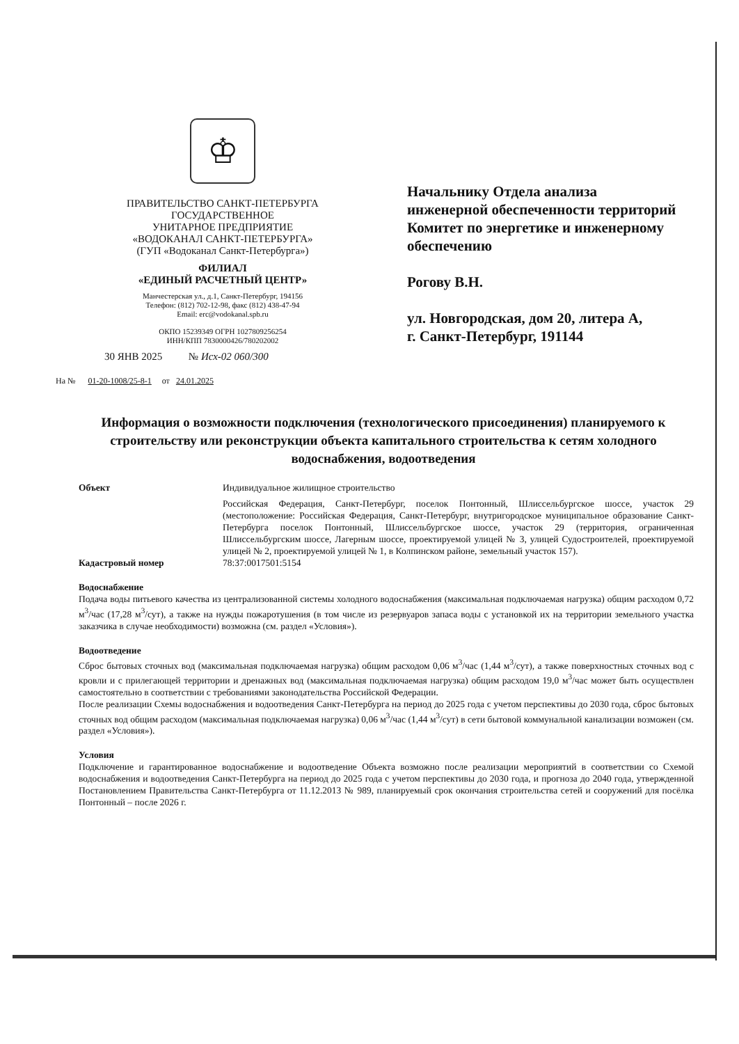♔
ПРАВИТЕЛЬСТВО САНКТ-ПЕТЕРБУРГА
ГОСУДАРСТВЕННОЕ
УНИТАРНОЕ ПРЕДПРИЯТИЕ
«ВОДОКАНАЛ САНКТ-ПЕТЕРБУРГА»
(ГУП «Водоканал Санкт-Петербурга»)
ФИЛИАЛ
«ЕДИНЫЙ РАСЧЕТНЫЙ ЦЕНТР»
Манчестерская ул., д.1, Санкт-Петербург, 194156
Телефон: (812) 702-12-98, факс (812) 438-47-94
Email: erc@vodokanal.spb.ru
ОКПО 15239349 ОГРН 1027809256254
ИНН/КПП 7830000426/780202002
30 ЯНВ 2025 № Исх-02 060/300
На № 01-20-1008/25-8-1 от 24.01.2025
Начальнику Отдела анализа
инженерной обеспеченности территорий
Комитет по энергетике и инженерному
обеспечению
Рогову В.Н.
ул. Новгородская, дом 20, литера А,
г. Санкт-Петербург, 191144
Информация о возможности подключения (технологического присоединения) планируемого к строительству или реконструкции объекта капитального строительства к сетям холодного водоснабжения, водоотведения
Объект Индивидуальное жилищное строительство
Российская Федерация, Санкт-Петербург, поселок Понтонный, Шлиссельбургское шоссе, участок 29 (местоположение: Российская Федерация, Санкт-Петербург, внутригородское муниципальное образование Санкт-Петербурга поселок Понтонный, Шлиссельбургское шоссе, участок 29 (территория, ограниченная Шлиссельбургским шоссе, Лагерным шоссе, проектируемой улицей № 3, улицей Судостроителей, проектируемой улицей № 2, проектируемой улицей № 1, в Колпинском районе, земельный участок 157).
Кадастровый номер 78:37:0017501:5154
Водоснабжение
Подача воды питьевого качества из централизованной системы холодного водоснабжения (максимальная подключаемая нагрузка) общим расходом 0,72 м<sup>3</sup>/час (17,28 м<sup>3</sup>/сут), а также на нужды пожаротушения (в том числе из резервуаров запаса воды с установкой их на территории земельного участка заказчика в случае необходимости) возможна (см. раздел «Условия»).
Водоотведение
Сброс бытовых сточных вод (максимальная подключаемая нагрузка) общим расходом 0,06 м<sup>3</sup>/час (1,44 м<sup>3</sup>/сут), а также поверхностных сточных вод с кровли и с прилегающей территории и дренажных вод (максимальная подключаемая нагрузка) общим расходом 19,0 м<sup>3</sup>/час может быть осуществлен самостоятельно в соответствии с требованиями законодательства Российской Федерации.
После реализации Схемы водоснабжения и водоотведения Санкт-Петербурга на период до 2025 года с учетом перспективы до 2030 года, сброс бытовых сточных вод общим расходом (максимальная подключаемая нагрузка) 0,06 м<sup>3</sup>/час (1,44 м<sup>3</sup>/сут) в сети бытовой коммунальной канализации возможен (см. раздел «Условия»).
Условия
Подключение и гарантированное водоснабжение и водоотведение Объекта возможно после реализации мероприятий в соответствии со Схемой водоснабжения и водоотведения Санкт-Петербурга на период до 2025 года с учетом перспективы до 2030 года, и прогноза до 2040 года, утвержденной Постановлением Правительства Санкт-Петербурга от 11.12.2013 № 989, планируемый срок окончания строительства сетей и сооружений для посёлка Понтонный – после 2026 г.